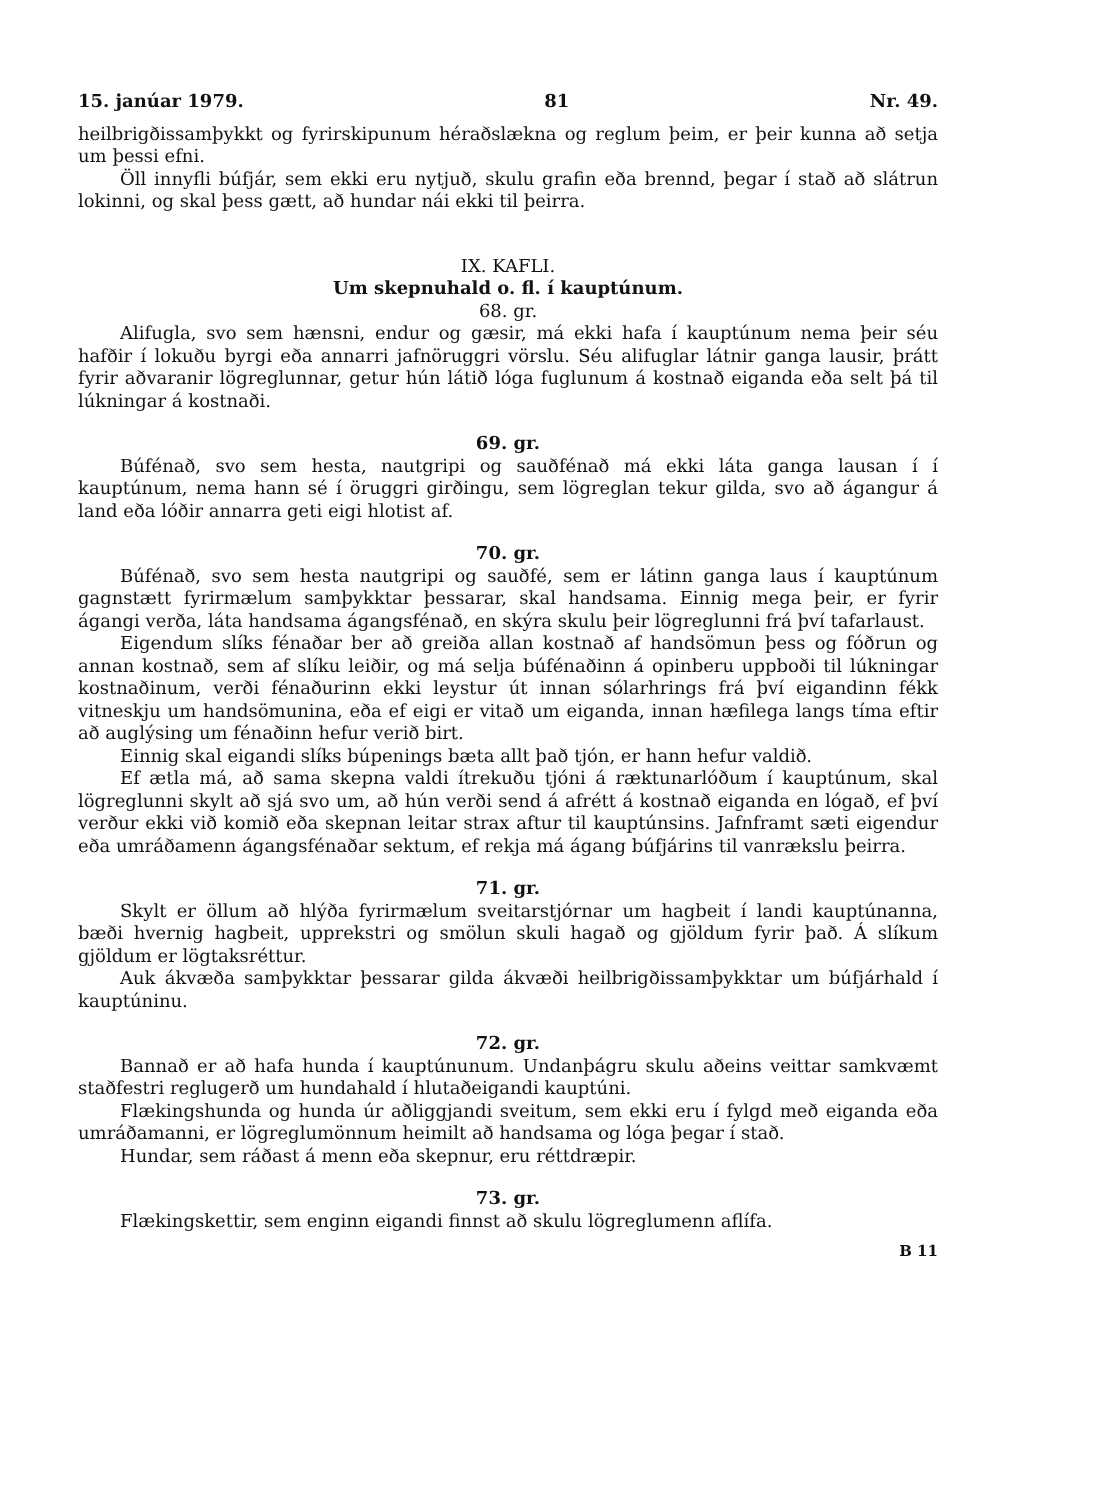15. janúar 1979. 81 Nr. 49.
heilbrigðissamþykkt og fyrirskipunum héraðslækna og reglum þeim, er þeir kunna að setja um þessi efni.
Öll innyfli búfjár, sem ekki eru nytjuð, skulu grafin eða brennd, þegar í stað að slátrun lokinni, og skal þess gætt, að hundar nái ekki til þeirra.
IX. KAFLI.
Um skepnuhald o. fl. í kauptúnum.
68. gr.
Alifugla, svo sem hænsni, endur og gæsir, má ekki hafa í kauptúnum nema þeir séu hafðir í lokuðu byrgi eða annarri jafnöruggri vörslu. Séu alifuglar látnir ganga lausir, þrátt fyrir aðvaranir lögreglunnar, getur hún látið lóga fuglunum á kostnað eiganda eða selt þá til lúkningar á kostnaði.
69. gr.
Búfénað, svo sem hesta, nautgripi og sauðfénað má ekki láta ganga lausan í í kauptúnum, nema hann sé í öruggri girðingu, sem lögreglan tekur gilda, svo að ágangur á land eða lóðir annarra geti eigi hlotist af.
70. gr.
Búfénað, svo sem hesta nautgripi og sauðfé, sem er látinn ganga laus í kauptúnum gagnstætt fyrirmælum samþykktar þessarar, skal handsama. Einnig mega þeir, er fyrir ágangi verða, láta handsama ágangsfénað, en skýra skulu þeir lögreglunni frá því tafarlaust.
Eigendum slíks fénaðar ber að greiða allan kostnað af handsömun þess og fóðrun og annan kostnað, sem af slíku leiðir, og má selja búfénaðinn á opinberu uppboði til lúkningar kostnaðinum, verði fénaðurinn ekki leystur út innan sólarhrings frá því eigandinn fékk vitneskju um handsömunina, eða ef eigi er vitað um eiganda, innan hæfilega langs tíma eftir að auglýsing um fénaðinn hefur verið birt.
Einnig skal eigandi slíks búpenings bæta allt það tjón, er hann hefur valdið.
Ef ætla má, að sama skepna valdi ítrekuðu tjóni á ræktunarlóðum í kauptúnum, skal lögreglunni skylt að sjá svo um, að hún verði send á afrétt á kostnað eiganda en lógað, ef því verður ekki við komið eða skepnan leitar strax aftur til kauptúnsins. Jafnframt sæti eigendur eða umráðamenn ágangsfénaðar sektum, ef rekja má ágang búfjárins til vanrækslu þeirra.
71. gr.
Skylt er öllum að hlýða fyrirmælum sveitarstjórnar um hagbeit í landi kauptúnanna, bæði hvernig hagbeit, upprekstri og smölun skuli hagað og gjöldum fyrir það. Á slíkum gjöldum er lögtaksréttur.
Auk ákvæða samþykktar þessarar gilda ákvæði heilbrigðissamþykktar um búfjárhald í kauptúninu.
72. gr.
Bannað er að hafa hunda í kauptúnunum. Undanþágru skulu aðeins veittar samkvæmt staðfestri reglugerð um hundahald í hlutaðeigandi kauptúni.
Flækingshunda og hunda úr aðliggjandi sveitum, sem ekki eru í fylgd með eiganda eða umráðamanni, er lögreglumönnum heimilt að handsama og lóga þegar í stað.
Hundar, sem ráðast á menn eða skepnur, eru réttdræpir.
73. gr.
Flækingskettir, sem enginn eigandi finnst að skulu lögreglumenn aflífa.
B 11